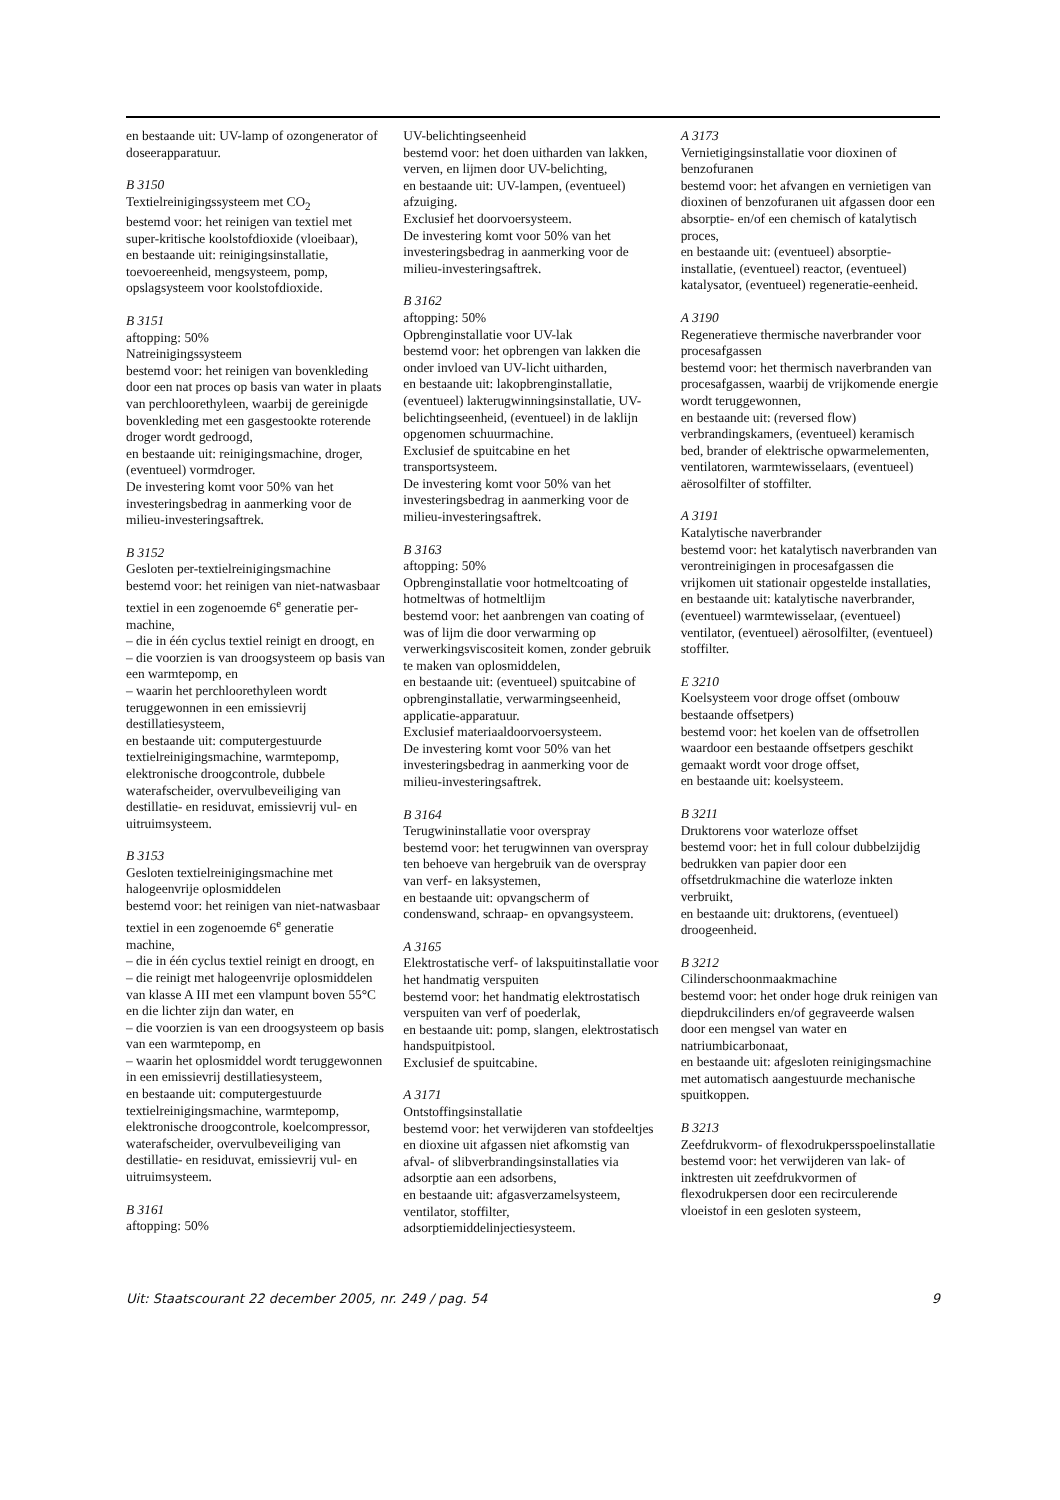en bestaande uit: UV-lamp of ozongenerator of doseerapparatuur.
B 3150
Textielreinigingssysteem met CO<sub>2</sub>
bestemd voor: het reinigen van textiel met super-kritische koolstofdioxide (vloeibaar),
en bestaande uit: reinigingsinstallatie, toevoereenheid, mengsysteem, pomp, opslagsysteem voor koolstofdioxide.
B 3151
aftopping: 50%
Natreinigingssysteem
bestemd voor: het reinigen van bovenkleding door een nat proces op basis van water in plaats van perchloorethyleen, waarbij de gereinigde bovenkleding met een gasgestookte roterende droger wordt gedroogd,
en bestaande uit: reinigingsmachine, droger, (eventueel) vormdroger.
De investering komt voor 50% van het investeringsbedrag in aanmerking voor de milieu-investeringsaftrek.
B 3152
Gesloten per-textielreinigingsmachine
bestemd voor: het reinigen van niet-natwasbaar textiel in een zogenoemde 6<sup>e</sup> generatie per-machine,
– die in één cyclus textiel reinigt en droogt, en
– die voorzien is van droogsysteem op basis van een warmtepomp, en
– waarin het perchloorethyleen wordt teruggewonnen in een emissievrij destillatiesysteem,
en bestaande uit: computergestuurde textielreinigingsmachine, warmtepomp, elektronische droogcontrole, dubbele waterafscheider, overvulbeveiliging van destillatie- en residuvat, emissievrij vul- en uitruimsysteem.
B 3153
Gesloten textielreinigingsmachine met halogeenvrije oplosmiddelen
bestemd voor: het reinigen van niet-natwasbaar textiel in een zogenoemde 6<sup>e</sup> generatie machine,
– die in één cyclus textiel reinigt en droogt, en
– die reinigt met halogeenvrije oplosmiddelen van klasse A III met een vlampunt boven 55°C en die lichter zijn dan water, en
– die voorzien is van een droogsysteem op basis van een warmtepomp, en
– waarin het oplosmiddel wordt teruggewonnen in een emissievrij destillatiesysteem,
en bestaande uit: computergestuurde textielreinigingsmachine, warmtepomp, elektronische droogcontrole, koelcompressor, waterafscheider, overvulbeveiliging van destillatie- en residuvat, emissievrij vul- en uitruimsysteem.
B 3161
aftopping: 50%
UV-belichtingseenheid
bestemd voor: het doen uitharden van lakken, verven, en lijmen door UV-belichting,
en bestaande uit: UV-lampen, (eventueel) afzuiging.
Exclusief het doorvoersysteem.
De investering komt voor 50% van het investeringsbedrag in aanmerking voor de milieu-investeringsaftrek.
B 3162
aftopping: 50%
Opbrenginstallatie voor UV-lak
bestemd voor: het opbrengen van lakken die onder invloed van UV-licht uitharden,
en bestaande uit: lakopbrenginstallatie, (eventueel) lakterugwinningsinstallatie, UV-belichtingseenheid, (eventueel) in de laklijn opgenomen schuurmachine.
Exclusief de spuitcabine en het transportsysteem.
De investering komt voor 50% van het investeringsbedrag in aanmerking voor de milieu-investeringsaftrek.
B 3163
aftopping: 50%
Opbrenginstallatie voor hotmeltcoating of hotmeltwas of hotmeltlijm
bestemd voor: het aanbrengen van coating of was of lijm die door verwarming op verwerkingsviscositeit komen, zonder gebruik te maken van oplosmiddelen,
en bestaande uit: (eventueel) spuitcabine of opbrenginstallatie, verwarmingseenheid, applicatie-apparatuur.
Exclusief materiaaldoorvoersysteem.
De investering komt voor 50% van het investeringsbedrag in aanmerking voor de milieu-investeringsaftrek.
B 3164
Terugwininstallatie voor overspray
bestemd voor: het terugwinnen van overspray ten behoeve van hergebruik van de overspray van verf- en laksystemen,
en bestaande uit: opvangscherm of condenswand, schraap- en opvangsysteem.
A 3165
Elektrostatische verf- of lakspuitinstallatie voor het handmatig verspuiten
bestemd voor: het handmatig elektrostatisch verspuiten van verf of poederlak,
en bestaande uit: pomp, slangen, elektrostatisch handspuitpistool.
Exclusief de spuitcabine.
A 3171
Ontstoffingsinstallatie
bestemd voor: het verwijderen van stofdeeltjes en dioxine uit afgassen niet afkomstig van afval- of slibverbrandingsinstallaties via adsorptie aan een adsorbens,
en bestaande uit: afgasverzamelsysteem, ventilator, stoffilter, adsorptiemiddelinjectiesysteem.
A 3173
Vernietigingsinstallatie voor dioxinen of benzofuranen
bestemd voor: het afvangen en vernietigen van dioxinen of benzofuranen uit afgassen door een absorptie- en/of een chemisch of katalytisch proces,
en bestaande uit: (eventueel) absorptie-installatie, (eventueel) reactor, (eventueel) katalysator, (eventueel) regeneratie-eenheid.
A 3190
Regeneratieve thermische naverbrander voor procesafgassen
bestemd voor: het thermisch naverbranden van procesafgassen, waarbij de vrijkomende energie wordt teruggewonnen,
en bestaande uit: (reversed flow) verbrandingskamers, (eventueel) keramisch bed, brander of elektrische opwarmelementen, ventilatoren, warmtewisselaars, (eventueel) aërosolfilter of stoffilter.
A 3191
Katalytische naverbrander
bestemd voor: het katalytisch naverbranden van verontreinigingen in procesafgassen die vrijkomen uit stationair opgestelde installaties,
en bestaande uit: katalytische naverbrander, (eventueel) warmtewisselaar, (eventueel) ventilator, (eventueel) aërosolfilter, (eventueel) stoffilter.
E 3210
Koelsysteem voor droge offset (ombouw bestaande offsetpers)
bestemd voor: het koelen van de offsetrollen waardoor een bestaande offsetpers geschikt gemaakt wordt voor droge offset,
en bestaande uit: koelsysteem.
B 3211
Druktorens voor waterloze offset
bestemd voor: het in full colour dubbelzijdig bedrukken van papier door een offsetdrukmachine die waterloze inkten verbruikt,
en bestaande uit: druktorens, (eventueel) droogeenheid.
B 3212
Cilinderschoonmaakmachine
bestemd voor: het onder hoge druk reinigen van diepdrukcilinders en/of gegraveerde walsen door een mengsel van water en natriumbicarbonaat,
en bestaande uit: afgesloten reinigingsmachine met automatisch aangestuurde mechanische spuitkoppen.
B 3213
Zeefdrukvorm- of flexodrukpersspoelinstallatie
bestemd voor: het verwijderen van lak- of inktresten uit zeefdrukvormen of flexodrukpersen door een recirculerende vloeistof in een gesloten systeem,
Uit: Staatscourant 22 december 2005, nr. 249 / pag. 54 9